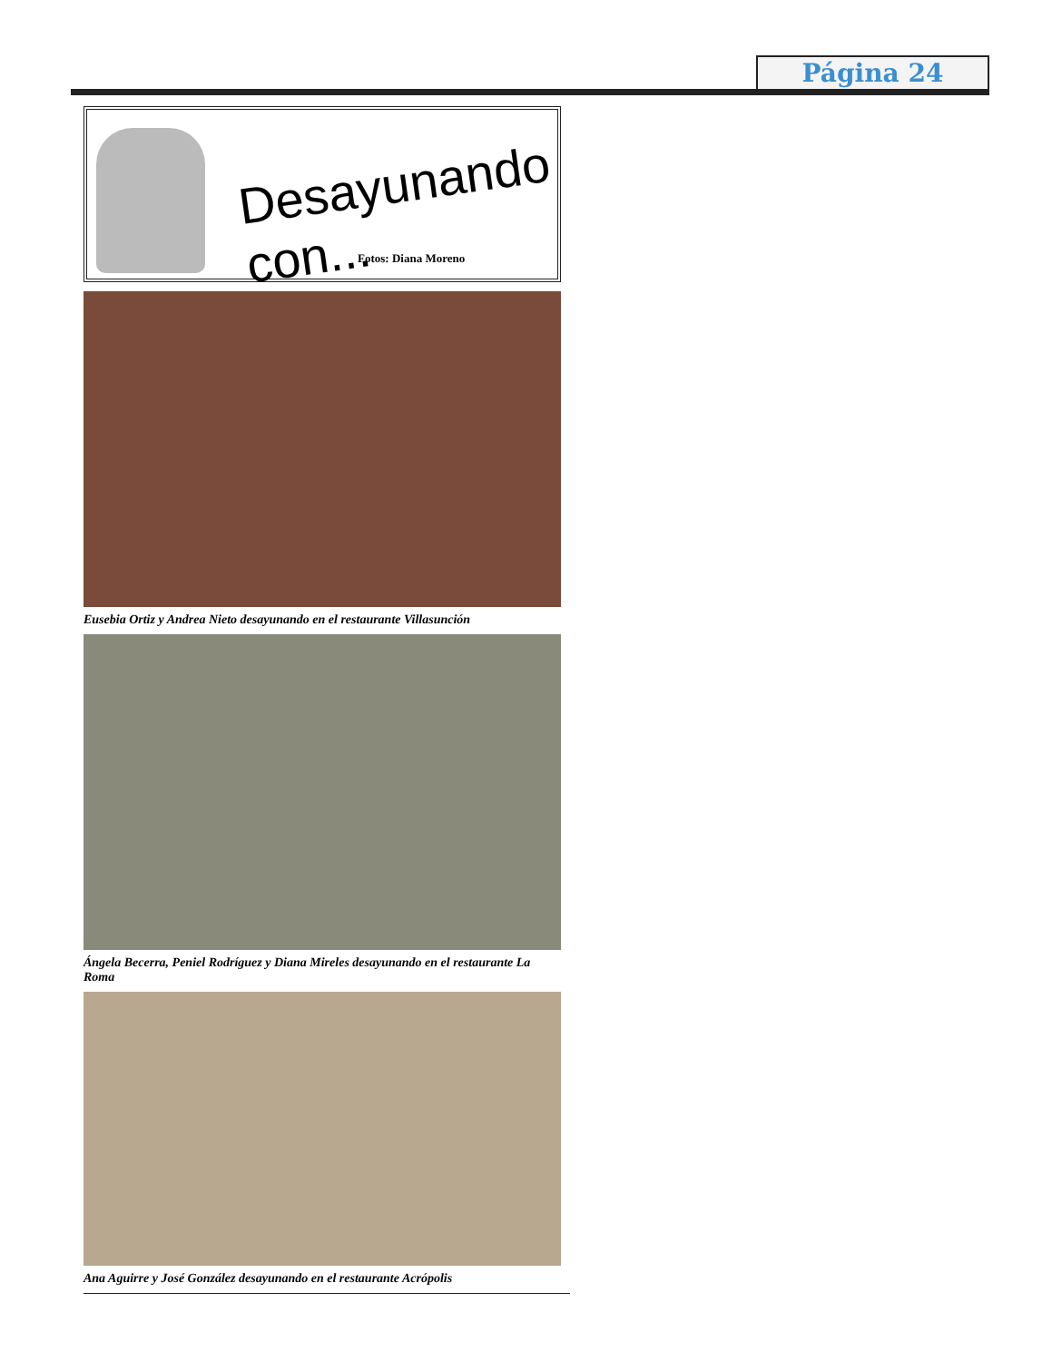Página 24
Desayunando con...
Fotos: Diana Moreno
Eusebia Ortiz y Andrea Nieto desayunando en el restaurante Villasunción
Ángela Becerra, Peniel Rodríguez y Diana Mireles desayunando en el restaurante La Roma
Ana Aguirre y José González desayunando en el restaurante Acrópolis